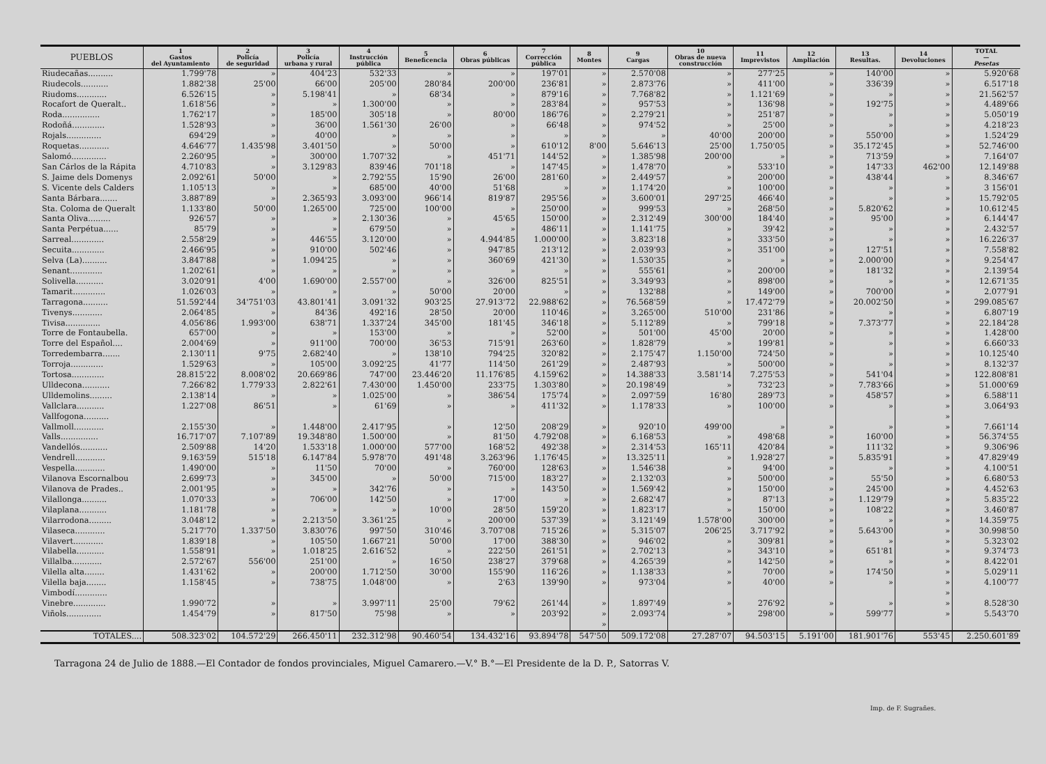| PUEBLOS | 1 Gastos del Ayuntamiento | 2 Policía de seguridad | 3 Policía urbana y rural | 4 Instrucción pública | 5 Beneficencia | 6 Obras públicas | 7 Corrección pública | 8 Montes | 9 Cargas | 10 Obras de nueva construcción | 11 Imprevistos | 12 Ampliación | 13 Resultas. | 14 Devoluciones | TOTAL — Pesetas |
| --- | --- | --- | --- | --- | --- | --- | --- | --- | --- | --- | --- | --- | --- | --- | --- |
| Riudecañas.......... | 1.799'78 | » | 404'23 | 532'33 | » | » | 197'01 | » | 2.570'08 | » | 277'25 | » | 140'00 | » | 5.920'68 |
| Riudecols........... | 1.882'38 | 25'00 | 66'00 | 205'00 | 280'84 | 200'00 | 236'81 | » | 2.873'76 | » | 411'00 | » | 336'39 | » | 6.517'18 |
| Riudoms............ | 6.526'15 | » | 5.198'41 | » | 68'34 | » | 879'16 | » | 7.768'82 | » | 1.121'69 | » | » | » | 21.562'57 |
| Rocafort de Queralt.. | 1.618'56 | » | » | 1.300'00 | » | » | 283'84 | » | 957'53 | » | 136'98 | » | 192'75 | » | 4.489'66 |
| Roda............... | 1.762'17 | » | 185'00 | 305'18 | » | 80'00 | 186'76 | » | 2.279'21 | » | 251'87 | » | » | » | 5.050'19 |
| Rodoñá............. | 1.528'93 | » | 36'00 | 1.561'30 | 26'00 | » | 66'48 | » | 974'52 | » | 25'00 | » | » | » | 4.218'23 |
| Rojals.............. | 694'29 | » | 40'00 | » | » | » | » | » | » | 40'00 | 200'00 | » | 550'00 | » | 1.524'29 |
| Roquetas............ | 4.646'77 | 1.435'98 | 3.401'50 | » | 50'00 | » | 610'12 | 8'00 | 5.646'13 | 25'00 | 1.750'05 | » | 35.172'45 | » | 52.746'00 |
| Salomó.............. | 2.260'95 | » | 300'00 | 1.707'32 | » | 451'71 | 144'52 | » | 1.385'98 | 200'00 | » | » | 713'59 | » | 7.164'07 |
| San Cárlos de la Rápita | 4.710'83 | » | 3.129'83 | 839'46 | 701'18 | » | 147'45 | » | 1.478'70 | » | 533'10 | » | 147'33 | 462'00 | 12.149'88 |
| S. Jaime dels Domenys | 2.092'61 | 50'00 | » | 2.792'55 | 15'90 | 26'00 | 281'60 | » | 2.449'57 | » | 200'00 | » | 438'44 | » | 8.346'67 |
| S. Vicente dels Calders | 1.105'13 | » | » | 685'00 | 40'00 | 51'68 | » | » | 1.174'20 | » | 100'00 | » | » | » | 3 156'01 |
| Santa Bárbara....... | 3.887'89 | » | 2.365'93 | 3.093'00 | 966'14 | 819'87 | 295'56 | » | 3.600'01 | 297'25 | 466'40 | » | » | » | 15.792'05 |
| Sta. Coloma de Queralt | 1.133'80 | 50'00 | 1.265'00 | 725'00 | 100'00 | » | 250'00 | » | 999'53 | » | 268'50 | » | 5.820'62 | » | 10.612'45 |
| Santa Oliva......... | 926'57 | » | » | 2.130'36 | » | 45'65 | 150'00 | » | 2.312'49 | 300'00 | 184'40 | » | 95'00 | » | 6.144'47 |
| Santa Perpétua...... | 85'79 | » | » | 679'50 | » | » | 486'11 | » | 1.141'75 | » | 39'42 | » | » | » | 2.432'57 |
| Sarreal............. | 2.558'29 | » | 446'55 | 3.120'00 | » | 4.944'85 | 1.000'00 | » | 3.823'18 | » | 333'50 | » | » | » | 16.226'37 |
| Secuita............. | 2.466'95 | » | 910'00 | 502'46 | » | 947'85 | 213'12 | » | 2.039'93 | » | 351'00 | » | 127'51 | » | 7.558'82 |
| Selva (La).......... | 3.847'88 | » | 1.094'25 | » | » | 360'69 | 421'30 | » | 1.530'35 | » | » | » | 2.000'00 | » | 9.254'47 |
| Senant............. | 1.202'61 | » | » | » | » | » | » | » | 555'61 | » | 200'00 | » | 181'32 | » | 2.139'54 |
| Solivella........... | 3.020'91 | 4'00 | 1.690'00 | 2.557'00 | » | 326'00 | 825'51 | » | 3.349'93 | » | 898'00 | » | » | » | 12.671'35 |
| Tamarit............. | 1.026'03 | » | » | » | 50'00 | 20'00 | » | » | 132'88 | » | 149'00 | » | 700'00 | » | 2.077'91 |
| Tarragona.......... | 51.592'44 | 34'751'03 | 43.801'41 | 3.091'32 | 903'25 | 27.913'72 | 22.988'62 | » | 76.568'59 | » | 17.472'79 | » | 20.002'50 | » | 299.085'67 |
| Tivenys............ | 2.064'85 | » | 84'36 | 492'16 | 28'50 | 20'00 | 110'46 | » | 3.265'00 | 510'00 | 231'86 | » | » | » | 6.807'19 |
| Tivisa.............. | 4.056'86 | 1.993'00 | 638'71 | 1.337'24 | 345'00 | 181'45 | 346'18 | » | 5.112'89 | » | 799'18 | » | 7.373'77 | » | 22.184'28 |
| Torre de Fontaubella. | 657'00 | » | » | 153'00 | » | » | 52'00 | » | 501'00 | 45'00 | 20'00 | » | » | » | 1.428'00 |
| Torre del Español.... | 2.004'69 | » | 911'00 | 700'00 | 36'53 | 715'91 | 263'60 | » | 1.828'79 | » | 199'81 | » | » | » | 6.660'33 |
| Torredembarra....... | 2.130'11 | 9'75 | 2.682'40 | » | 138'10 | 794'25 | 320'82 | » | 2.175'47 | 1.150'00 | 724'50 | » | » | » | 10.125'40 |
| Torroja............. | 1.529'63 | » | 105'00 | 3.092'25 | 41'77 | 114'50 | 261'29 | » | 2.487'93 | » | 500'00 | » | » | » | 8.132'37 |
| Tortosa............. | 28.815'22 | 8.008'02 | 20.669'86 | 747'00 | 23.446'20 | 11.176'85 | 4.159'62 | » | 14.388'33 | 3.581'14 | 7.275'53 | » | 541'04 | » | 122.808'81 |
| Ulldecona........... | 7.266'82 | 1.779'33 | 2.822'61 | 7.430'00 | 1.450'00 | 233'75 | 1.303'80 | » | 20.198'49 | » | 732'23 | » | 7.783'66 | » | 51.000'69 |
| Ulldemolins......... | 2.138'14 | » | » | 1.025'00 | » | 386'54 | 175'74 | » | 2.097'59 | 16'80 | 289'73 | » | 458'57 | » | 6.588'11 |
| Vallclara........... | 1.227'08 | 86'51 | » | 61'69 | » | » | 411'32 | » | 1.178'33 | » | 100'00 | » | » | » | 3.064'93 |
| Vallfogona.......... | | | | | | | | | | | | | | » | |
| Vallmoll............ | 2.155'30 | » | 1.448'00 | 2.417'95 | » | 12'50 | 208'29 | » | 920'10 | 499'00 | » | » | » | » | 7.661'14 |
| Valls............... | 16.717'07 | 7.107'89 | 19.348'80 | 1.500'00 | » | 81'50 | 4.792'08 | » | 6.168'53 | » | 498'68 | » | 160'00 | » | 56.374'55 |
| Vandellós........... | 2.509'88 | 14'20 | 1.533'18 | 1.000'00 | 577'00 | 168'52 | 492'38 | » | 2.314'53 | 165'11 | 420'84 | » | 111'32 | » | 9.306'96 |
| Vendrell............ | 9.163'59 | 515'18 | 6.147'84 | 5.978'70 | 491'48 | 3.263'96 | 1.176'45 | » | 13.325'11 | » | 1.928'27 | » | 5.835'91 | » | 47.829'49 |
| Vespella............ | 1.490'00 | » | 11'50 | 70'00 | » | 760'00 | 128'63 | » | 1.546'38 | » | 94'00 | » | » | » | 4.100'51 |
| Vilanova Escornalbou | 2.699'73 | » | 345'00 | » | 50'00 | 715'00 | 183'27 | » | 2.132'03 | » | 500'00 | » | 55'50 | » | 6.680'53 |
| Vilanova de Prades.. | 2.001'95 | » | » | 342'76 | » | » | 143'50 | » | 1.569'42 | » | 150'00 | » | 245'00 | » | 4.452'63 |
| Vilallonga.......... | 1.070'33 | » | 706'00 | 142'50 | » | 17'00 | » | » | 2.682'47 | » | 87'13 | » | 1.129'79 | » | 5.835'22 |
| Vilaplana........... | 1.181'78 | » | » | » | 10'00 | 28'50 | 159'20 | » | 1.823'17 | » | 150'00 | » | 108'22 | » | 3.460'87 |
| Vilarrodona......... | 3.048'12 | » | 2.213'50 | 3.361'25 | » | 200'00 | 537'39 | » | 3.121'49 | 1.578'00 | 300'00 | » | » | » | 14.359'75 |
| Vilaseca............ | 5.217'70 | 1.337'50 | 3.830'76 | 997'50 | 310'46 | 3.707'08 | 715'26 | » | 5.315'07 | 206'25 | 3.717'92 | » | 5.643'00 | » | 30.998'50 |
| Vilavert............ | 1.839'18 | » | 105'50 | 1.667'21 | 50'00 | 17'00 | 388'30 | » | 946'02 | » | 309'81 | » | » | » | 5.323'02 |
| Vilabella........... | 1.558'91 | » | 1.018'25 | 2.616'52 | » | 222'50 | 261'51 | » | 2.702'13 | » | 343'10 | » | 651'81 | » | 9.374'73 |
| Villalba............ | 2.572'67 | 556'00 | 251'00 | » | 16'50 | 238'27 | 379'68 | » | 4.265'39 | » | 142'50 | » | » | » | 8.422'01 |
| Vilella alta........ | 1.431'62 | » | 200'00 | 1.712'50 | 30'00 | 155'90 | 116'26 | » | 1.138'33 | » | 70'00 | » | 174'50 | » | 5.029'11 |
| Vilella baja........ | 1.158'45 | » | 738'75 | 1.048'00 | » | 2'63 | 139'90 | » | 973'04 | » | 40'00 | » | » | » | 4.100'77 |
| Vimbodí............. | | | | | | | | | | | | | | » | |
| Vinebre............. | 1.990'72 | » | » | 3.997'11 | 25'00 | 79'62 | 261'44 | » | 1.897'49 | » | 276'92 | » | » | » | 8.528'30 |
| Viñols.............. | 1.454'79 | » | 817'50 | 75'98 | » | » | 203'92 | » | 2.093'74 | » | 298'00 | » | 599'77 | » | 5.543'70 |
| | | | | | | | | » | | | | | | | |
| TOTALES.... | 508.323'02 | 104.572'29 | 266.450'11 | 232.312'98 | 90.460'54 | 134.432'16 | 93.894'78 | 547'50 | 509.172'08 | 27.287'07 | 94.503'15 | 5.191'00 | 181.901'76 | 553'45 | 2.250.601'89 |
Tarragona 24 de Julio de 1888.—El Contador de fondos provinciales, Miguel Camarero.—V.° B.°—El Presidente de la D. P., Satorras V.
Imp. de F. Sugrañes.